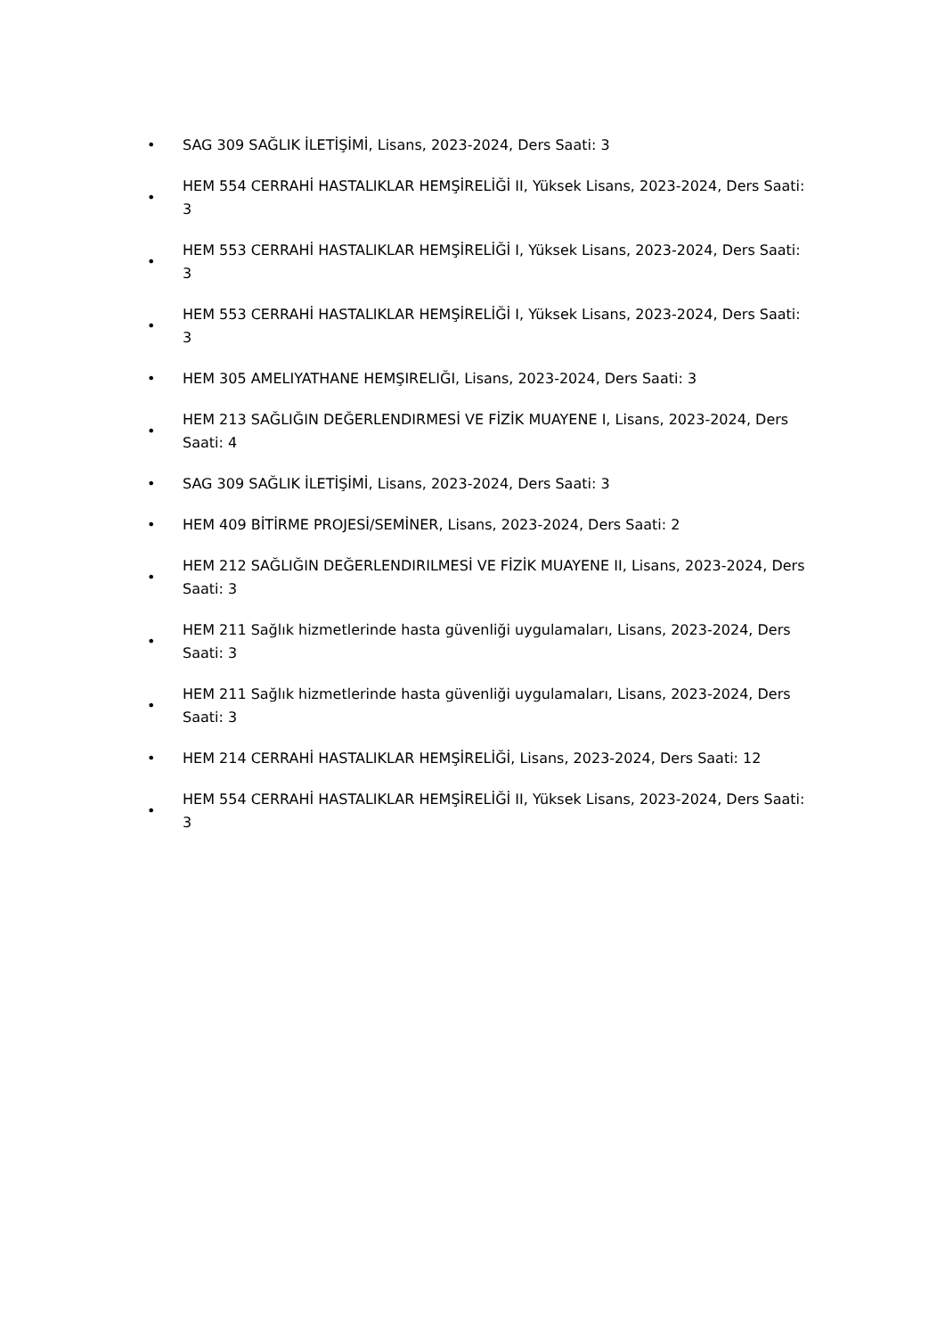• SAG 309 SAĞLIK İLETİŞİMİ, Lisans, 2023-2024, Ders Saati: 3
• HEM 554 CERRAHİ HASTALIKLAR HEMŞİRELİĞİ II, Yüksek Lisans, 2023-2024, Ders Saati: 3
• HEM 553 CERRAHİ HASTALIKLAR HEMŞİRELİĞİ I, Yüksek Lisans, 2023-2024, Ders Saati: 3
• HEM 553 CERRAHİ HASTALIKLAR HEMŞİRELİĞİ I, Yüksek Lisans, 2023-2024, Ders Saati: 3
• HEM 305 AMELIYATHANE HEMŞIRELIĞI, Lisans, 2023-2024, Ders Saati: 3
• HEM 213 SAĞLIĞIN DEĞERLENDIRMESİ VE FİZİK MUAYENE I, Lisans, 2023-2024, Ders Saati: 4
• SAG 309 SAĞLIK İLETİŞİMİ, Lisans, 2023-2024, Ders Saati: 3
• HEM 409 BİTİRME PROJESİ/SEMİNER, Lisans, 2023-2024, Ders Saati: 2
• HEM 212 SAĞLIĞIN DEĞERLENDIRILMESİ VE FİZİK MUAYENE II, Lisans, 2023-2024, Ders Saati: 3
• HEM 211 Sağlık hizmetlerinde hasta güvenliği uygulamaları, Lisans, 2023-2024, Ders Saati: 3
• HEM 211 Sağlık hizmetlerinde hasta güvenliği uygulamaları, Lisans, 2023-2024, Ders Saati: 3
• HEM 214 CERRAHİ HASTALIKLAR HEMŞİRELİĞİ, Lisans, 2023-2024, Ders Saati: 12
• HEM 554 CERRAHİ HASTALIKLAR HEMŞİRELİĞİ II, Yüksek Lisans, 2023-2024, Ders Saati: 3